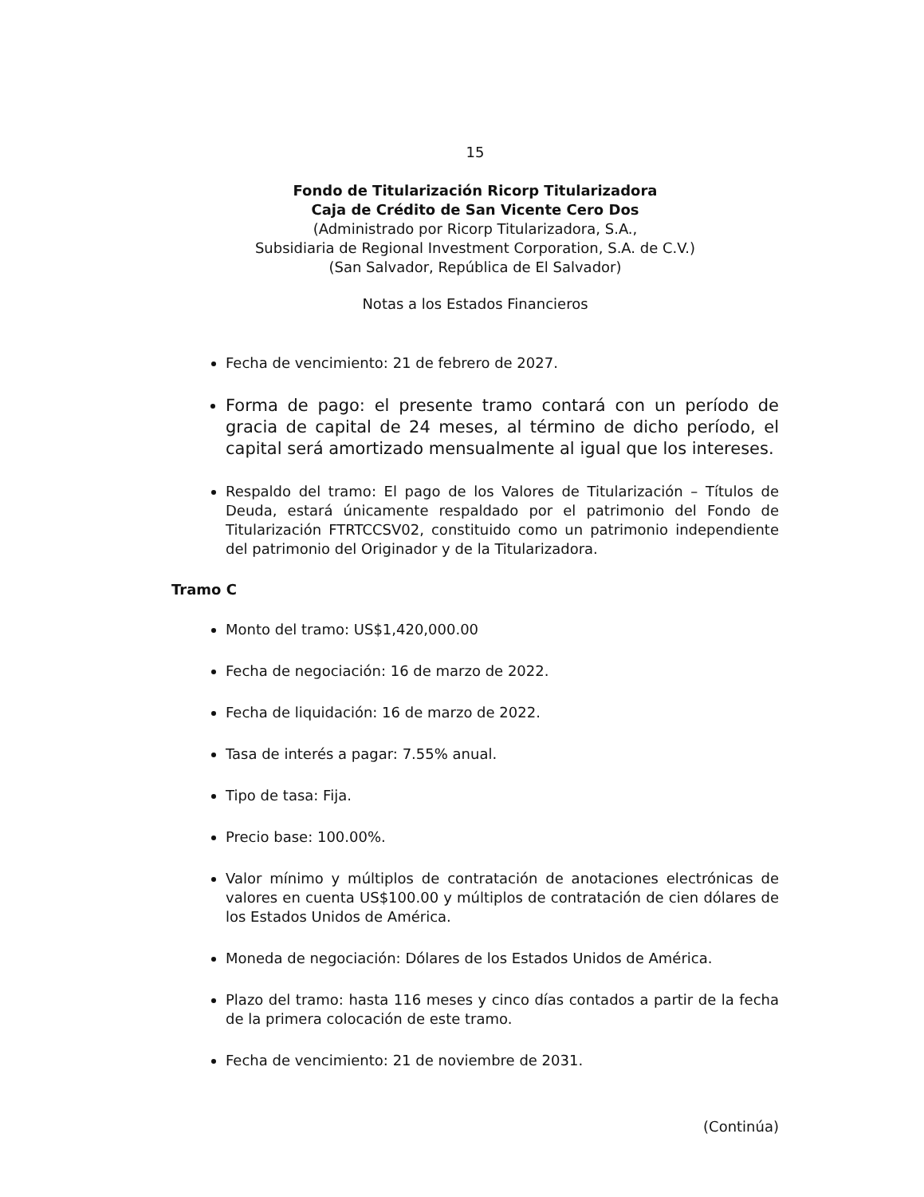15
Fondo de Titularización Ricorp Titularizadora
Caja de Crédito de San Vicente Cero Dos
(Administrado por Ricorp Titularizadora, S.A.,
Subsidiaria de Regional Investment Corporation, S.A. de C.V.)
(San Salvador, República de El Salvador)
Notas a los Estados Financieros
Fecha de vencimiento: 21 de febrero de 2027.
Forma de pago: el presente tramo contará con un período de gracia de capital de 24 meses, al término de dicho período, el capital será amortizado mensualmente al igual que los intereses.
Respaldo del tramo: El pago de los Valores de Titularización – Títulos de Deuda, estará únicamente respaldado por el patrimonio del Fondo de Titularización FTRTCCSV02, constituido como un patrimonio independiente del patrimonio del Originador y de la Titularizadora.
Tramo C
Monto del tramo: US$1,420,000.00
Fecha de negociación: 16 de marzo de 2022.
Fecha de liquidación: 16 de marzo de 2022.
Tasa de interés a pagar: 7.55% anual.
Tipo de tasa: Fija.
Precio base: 100.00%.
Valor mínimo y múltiplos de contratación de anotaciones electrónicas de valores en cuenta US$100.00 y múltiplos de contratación de cien dólares de los Estados Unidos de América.
Moneda de negociación: Dólares de los Estados Unidos de América.
Plazo del tramo: hasta 116 meses y cinco días contados a partir de la fecha de la primera colocación de este tramo.
Fecha de vencimiento: 21 de noviembre de 2031.
(Continúa)